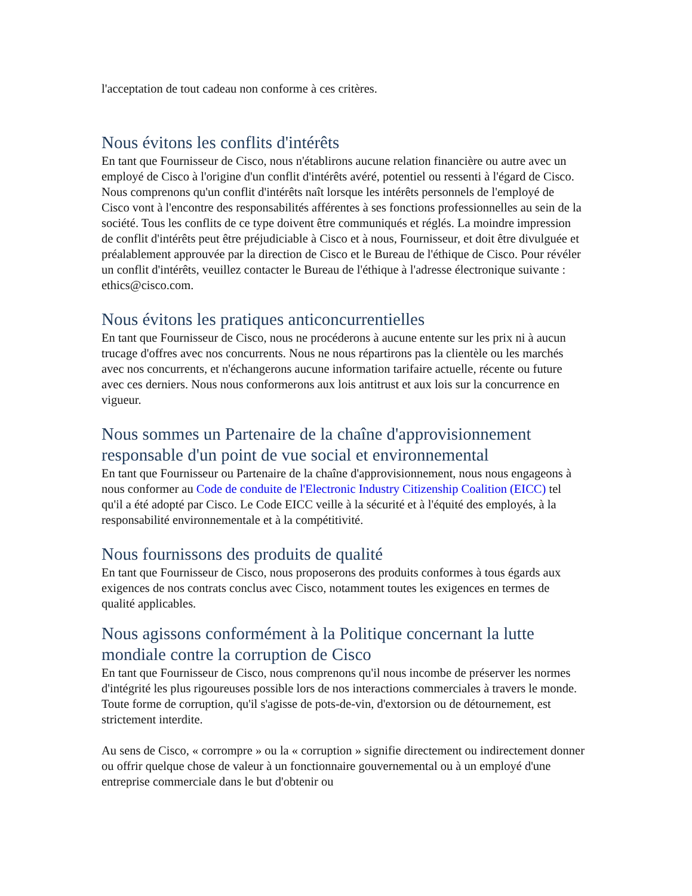l'acceptation de tout cadeau non conforme à ces critères.
Nous évitons les conflits d'intérêts
En tant que Fournisseur de Cisco, nous n'établirons aucune relation financière ou autre avec un employé de Cisco à l'origine d'un conflit d'intérêts avéré, potentiel ou ressenti à l'égard de Cisco. Nous comprenons qu'un conflit d'intérêts naît lorsque les intérêts personnels de l'employé de Cisco vont à l'encontre des responsabilités afférentes à ses fonctions professionnelles au sein de la société. Tous les conflits de ce type doivent être communiqués et réglés. La moindre impression de conflit d'intérêts peut être préjudiciable à Cisco et à nous, Fournisseur, et doit être divulguée et préalablement approuvée par la direction de Cisco et le Bureau de l'éthique de Cisco. Pour révéler un conflit d'intérêts, veuillez contacter le Bureau de l'éthique à l'adresse électronique suivante : ethics@cisco.com.
Nous évitons les pratiques anticoncurrentielles
En tant que Fournisseur de Cisco, nous ne procéderons à aucune entente sur les prix ni à aucun trucage d'offres avec nos concurrents. Nous ne nous répartirons pas la clientèle ou les marchés avec nos concurrents, et n'échangerons aucune information tarifaire actuelle, récente ou future avec ces derniers. Nous nous conformerons aux lois antitrust et aux lois sur la concurrence en vigueur.
Nous sommes un Partenaire de la chaîne d'approvisionnement responsable d'un point de vue social et environnemental
En tant que Fournisseur ou Partenaire de la chaîne d'approvisionnement, nous nous engageons à nous conformer au Code de conduite de l'Electronic Industry Citizenship Coalition (EICC) tel qu'il a été adopté par Cisco. Le Code EICC veille à la sécurité et à l'équité des employés, à la responsabilité environnementale et à la compétitivité.
Nous fournissons des produits de qualité
En tant que Fournisseur de Cisco, nous proposerons des produits conformes à tous égards aux exigences de nos contrats conclus avec Cisco, notamment toutes les exigences en termes de qualité applicables.
Nous agissons conformément à la Politique concernant la lutte mondiale contre la corruption de Cisco
En tant que Fournisseur de Cisco, nous comprenons qu'il nous incombe de préserver les normes d'intégrité les plus rigoureuses possible lors de nos interactions commerciales à travers le monde. Toute forme de corruption, qu'il s'agisse de pots-de-vin, d'extorsion ou de détournement, est strictement interdite.
Au sens de Cisco, « corrompre » ou la « corruption » signifie directement ou indirectement donner ou offrir quelque chose de valeur à un fonctionnaire gouvernemental ou à un employé d'une entreprise commerciale dans le but d'obtenir ou